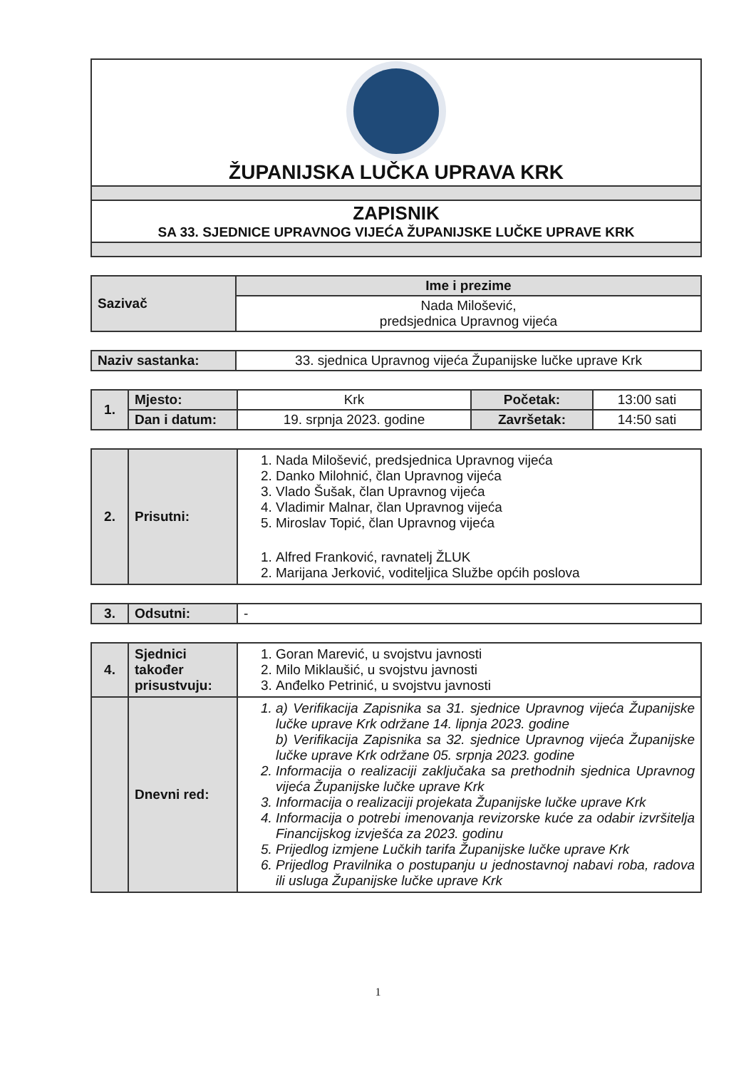| ŽUPANIJSKA LUČKA UPRAVA KRK |
| ZAPISNIK SA 33. SJEDNICE UPRAVNOG VIJEĆA ŽUPANIJSKE LUČKE UPRAVE KRK |
| Sazivač | Ime i prezime |
| | Nada Milošević, predsjednica Upravnog vijeća |
| Naziv sastanka: | 33. sjednica Upravnog vijeća Županijske lučke uprave Krk |
| 1. | Mjesto: | Krk | Početak: | 13:00 sati |
| | Dan i datum: | 19. srpnja 2023. godine | Završetak: | 14:50 sati |
| 2. | Prisutni: | 1. Nada Milošević, predsjednica Upravnog vijeća 2. Danko Milohnić, član Upravnog vijeća 3. Vlado Šušak, član Upravnog vijeća 4. Vladimir Malnar, član Upravnog vijeća 5. Miroslav Topić, član Upravnog vijeća 1. Alfred Franković, ravnatelj ŽLUK 2. Marijana Jerković, voditeljica Službe općih poslova |
| 3. | Odsutni: | - |
| 4. | Sjednici također prisustvuju: | 1. Goran Marević, u svojstvu javnosti 2. Milo Miklaušić, u svojstvu javnosti 3. Anđelko Petrinić, u svojstvu javnosti |
| | Dnevni red: | 1. a) Verifikacija Zapisnika sa 31. sjednice Upravnog vijeća Županijske lučke uprave Krk održane 14. lipnja 2023. godine b) Verifikacija Zapisnika sa 32. sjednice Upravnog vijeća Županijske lučke uprave Krk održane 05. srpnja 2023. godine 2. Informacija o realizaciji zaključaka sa prethodnih sjednica Upravnog vijeća Županijske lučke uprave Krk 3. Informacija o realizaciji projekata Županijske lučke uprave Krk 4. Informacija o potrebi imenovanja revizorske kuće za odabir izvršitelja Financijskog izvješća za 2023. godinu 5. Prijedlog izmjene Lučkih tarifa Županijske lučke uprave Krk 6. Prijedlog Pravilnika o postupanju u jednostavnoj nabavi roba, radova ili usluga Županijske lučke uprave Krk |
1